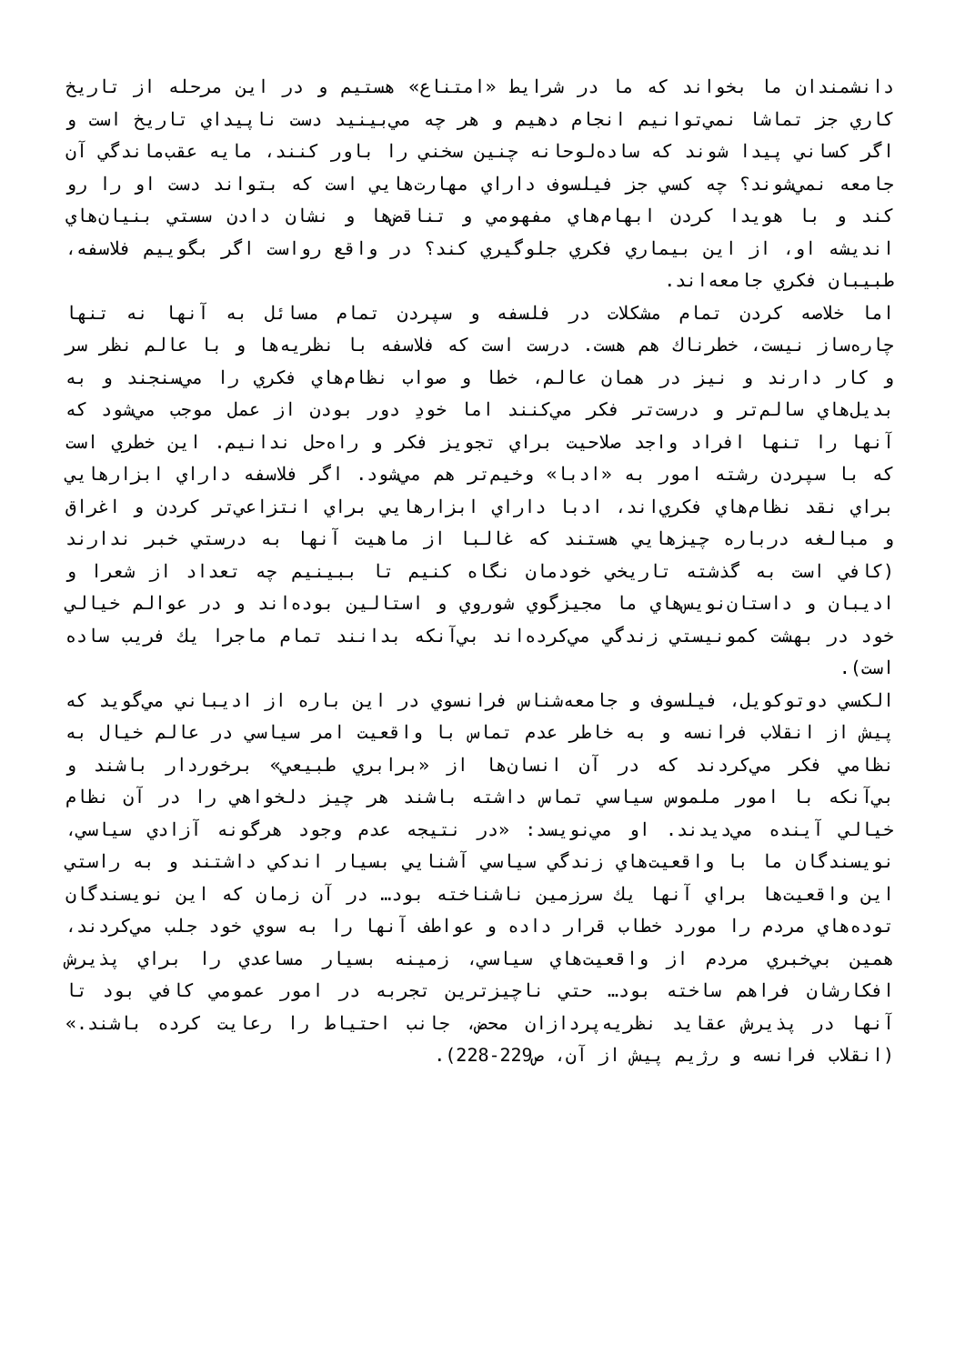دانشمندان ما بخواند كه ما در شرايط «امتناع» هستيم و در اين مرحله از تاريخ كاري جز تماشا نمي‌توانيم انجام دهيم و هر چه مي‌بينيد دست ناپيداي تاريخ است و اگر كساني پيدا شوند كه ساده‌لوحانه چنين سخني را باور كنند، مايه عقب‌ماندگي آن جامعه نمي‌شوند؟ چه كسي جز فيلسوف داراي مهارت‌هايي است كه بتواند دست او را رو كند و با هويدا كردن ابهام‌هاي مفهومي و تناقض‌ها و نشان دادن سستي بنيان‌هاي انديشه او، از اين بيماري فكري جلوگيري كند؟ در واقع رواست اگر بگوييم فلاسفه، طبيبان فكري جامعه‌اند.
اما خلاصه كردن تمام مشكلات در فلسفه و سپردن تمام مسائل به آنها نه تنها چاره‌ساز نيست، خطرناك هم هست. درست است كه فلاسفه با نظريه‌ها و با عالم نظر سر و كار دارند و نيز در همان عالم، خطا و صواب نظام‌هاي فكري را مي‌سنجند و به بديل‌هاي سالم‌تر و درست‌تر فكر مي‌كنند اما خودِ دور بودن از عمل موجب مي‌شود كه آنها را تنها افراد واجد صلاحيت براي تجويز فكر و راه‌حل ندانيم. اين خطري است كه با سپردن رشته امور به «ادبا» وخيم‌تر هم مي‌شود. اگر فلاسفه داراي ابزارهايي براي نقد نظام‌هاي فكري‌اند، ادبا داراي ابزارهايي براي انتزاعي‌تر كردن و اغراق و مبالغه درباره چيزهايي هستند كه غالبا از ماهيت آنها به درستي خبر ندارند (كافي است به گذشته تاريخي خودمان نگاه كنيم تا ببينيم چه تعداد از شعرا و اديبان و داستان‌نويس‌هاي ما مجيزگوي شوروي و استالين بوده‌اند و در عوالم خيالي خود در بهشت كمونيستي زندگي مي‌كرده‌اند بي‌آنكه بدانند تمام ماجرا يك فريب ساده است).
الكسي دوتوكويل، فيلسوف و جامعه‌شناس فرانسوي در اين باره از اديباني مي‌گويد كه پيش از انقلاب فرانسه و به خاطر عدم تماس با واقعيت امر سياسي در عالم خيال به نظامي فكر مي‌كردند كه در آن انسان‌ها از «برابري طبيعي» برخوردار باشند و بي‌آنكه با امور ملموس سياسي تماس داشته باشند هر چيز دلخواهي را در آن نظام خيالي آينده مي‌ديدند. او مي‌نويسد: «در نتيجه عدم وجود هرگونه آزادي سياسي، نويسندگان ما با واقعيت‌هاي زندگي سياسي آشنايي بسيار اندكي داشتند و به راستي اين واقعيت‌ها براي آنها يك سرزمين ناشناخته بود… در آن زمان كه اين نويسندگان توده‌هاي مردم را مورد خطاب قرار داده و عواطف آنها را به سوي خود جلب مي‌كردند، همين بي‌خبري مردم از واقعيت‌هاي سياسي، زمينه بسيار مساعدي را براي پذيرش افكارشان فراهم ساخته بود… حتي ناچيزترين تجربه در امور عمومي كافي بود تا آنها در پذيرش عقايد نظريه‌پردازان محض، جانب احتياط را رعايت كرده باشند.» (انقلاب فرانسه و رژيم پيش از آن، ص229-228).